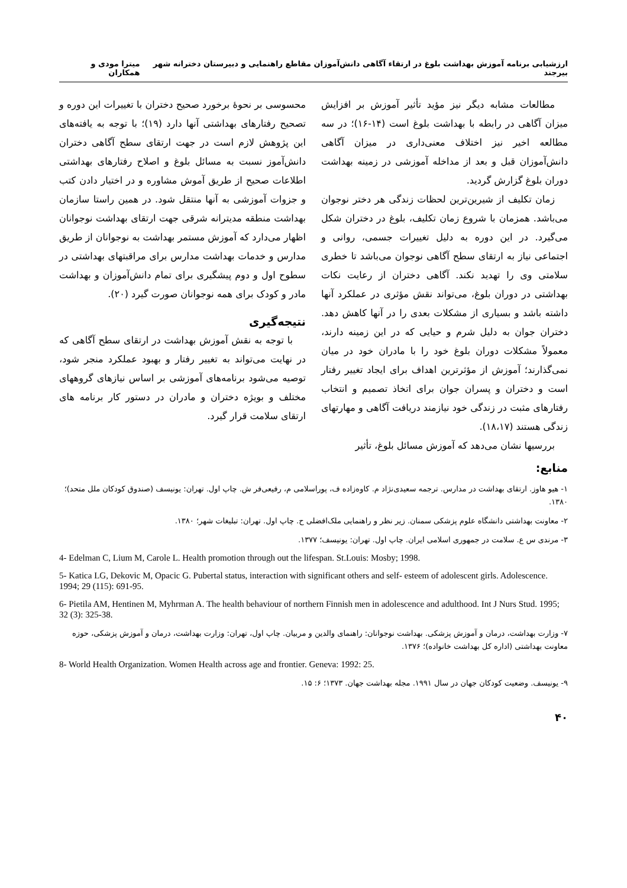ارزشیابی برنامه آموزش بهداشت بلوغ در ارتقاء آگاهی دانش‌آموزان مقاطع راهنمایی و دبیرستان دخترانه شهر بیرجند میترا مودی و همکاران
مطالعات مشابه دیگر نیز مؤید تأثیر آموزش بر افزایش میزان آگاهی در رابطه با بهداشت بلوغ است (۱۴-۱۶)؛ در سه مطالعه اخیر نیز اختلاف معنی‌داری در میزان آگاهی دانش‌آموزان قبل و بعد از مداخله آموزشی در زمینه بهداشت دوران بلوغ گزارش گردید.
زمان تکلیف از شیرین‌ترین لحظات زندگی هر دختر نوجوان می‌باشد. همزمان با شروع زمان تکلیف، بلوغ در دختران شکل می‌گیرد. در این دوره به دلیل تغییرات جسمی، روانی و اجتماعی نیاز به ارتقای سطح آگاهی نوجوان می‌باشد تا خطری سلامتی وی را تهدید نکند. آگاهی دختران از رعایت نکات بهداشتی در دوران بلوغ، می‌تواند نقش مؤثری در عملکرد آنها داشته باشد و بسیاری از مشکلات بعدی را در آنها کاهش دهد. دختران جوان به دلیل شرم و حیایی که در این زمینه دارند، معمولاً مشکلات دوران بلوغ خود را با مادران خود در میان نمی‌گذارند؛ آموزش از مؤثرترین اهداف برای ایجاد تغییر رفتار است و دختران و پسران جوان برای اتخاذ تصمیم و انتخاب رفتارهای مثبت در زندگی خود نیازمند دریافت آگاهی و مهارتهای زندگی هستند (۱۸،۱۷).
بررسیها نشان می‌دهد که آموزش مسائل بلوغ، تأثیر
محسوسی بر نحوهٔ برخورد صحیح دختران با تغییرات این دوره و تصحیح رفتارهای بهداشتی آنها دارد (۱۹)؛ با توجه به یافته‌های این پژوهش لازم است در جهت ارتقای سطح آگاهی دختران دانش‌آموز نسبت به مسائل بلوغ و اصلاح رفتارهای بهداشتی اطلاعات صحیح از طریق آموش مشاوره و در اختیار دادن کتب و جزوات آموزشی به آنها منتقل شود. در همین راستا سازمان بهداشت منطقه مدیترانه شرقی جهت ارتقای بهداشت نوجوانان اظهار می‌دارد که آموزش مستمر بهداشت به نوجوانان از طریق مدارس و خدمات بهداشت مدارس برای مراقبتهای بهداشتی در سطوح اول و دوم پیشگیری برای تمام دانش‌آموزان و بهداشت مادر و کودک برای همه نوجوانان صورت گیرد (۲۰).
نتیجه‌گیری
با توجه به نقش آموزش بهداشت در ارتقای سطح آگاهی که در نهایت می‌تواند به تغییر رفتار و بهبود عملکرد منجر شود، توصیه می‌شود برنامه‌های آموزشی بر اساس نیازهای گروههای مختلف و بویژه دختران و مادران در دستور کار برنامه های ارتقای سلامت قرار گیرد.
منابع:
۱- هیو هاوز. ارتقای بهداشت در مدارس. ترجمه سعیدی‌نژاد م. کاوه‌زاده ف، پوراسلامی م، رفیعی‌فر ش. چاپ اول. تهران: یونیسف (صندوق کودکان ملل متحد)؛ ۱۳۸۰.
۲- معاونت بهداشتی دانشگاه علوم پزشکی سمنان. زیر نظر و راهنمایی ملک‌افضلی ح. چاپ اول. تهران: تبلیغات شهر؛ ۱۳۸۰.
۳- مرندی س ع. سلامت در جمهوری اسلامی ایران. چاپ اول. تهران: یونیسف؛ ۱۳۷۷.
4- Edelman C, Lium M, Carole L. Health promotion through out the lifespan. St.Louis: Mosby; 1998.
5- Katica LG, Dekovic M, Opacic G. Pubertal status, interaction with significant others and self- esteem of adolescent girls. Adolescence. 1994; 29 (115): 691-95.
6- Pietila AM, Hentinen M, Myhrman A. The health behaviour of northern Finnish men in adolescence and adulthood. Int J Nurs Stud. 1995; 32 (3): 325-38.
۷- وزارت بهداشت، درمان و آموزش پزشکی. بهداشت نوجوانان: راهنمای والدین و مربیان. چاپ اول، تهران: وزارت بهداشت، درمان و آموزش پزشکی، حوزه معاونت بهداشتی (اداره کل بهداشت خانواده)؛ ۱۳۷۶.
8- World Health Organization. Women Health across age and frontier. Geneva: 1992: 25.
۹- یونیسف. وضعیت کودکان جهان در سال ۱۹۹۱. مجله بهداشت جهان. ۱۳۷۳؛ ۶: ۱۵.
۴۰